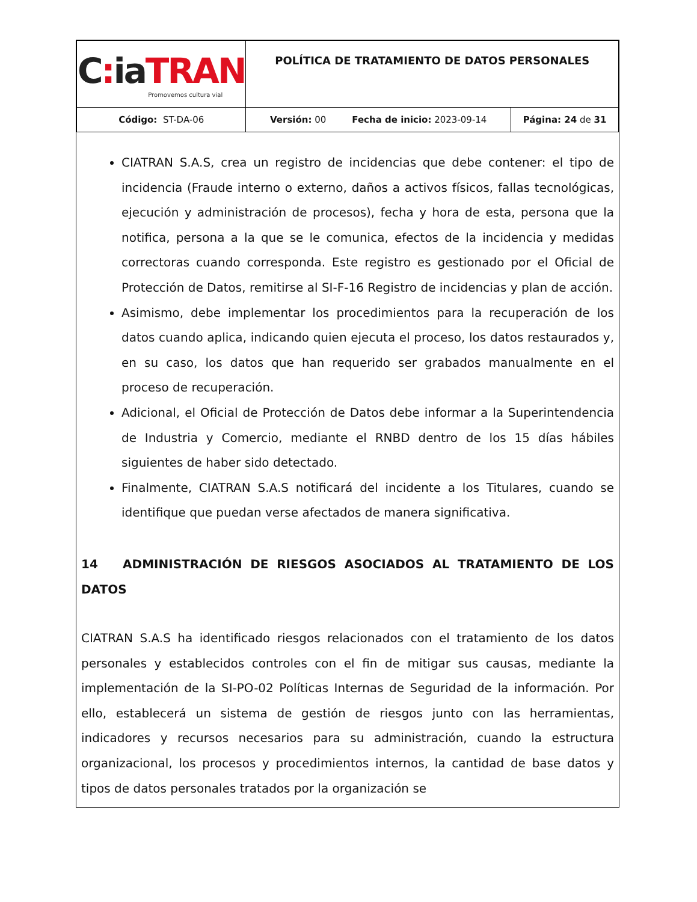| C : ia TRAN Promovemos cultura vial | POLÍTICA DE TRATAMIENTO DE DATOS PERSONALES | |
| Código: ST-DA-06 | Versión: 00 Fecha de inicio: 2023-09-14 | Página: 24 de 31 |
CIATRAN S.A.S, crea un registro de incidencias que debe contener: el tipo de incidencia (Fraude interno o externo, daños a activos físicos, fallas tecnológicas, ejecución y administración de procesos), fecha y hora de esta, persona que la notifica, persona a la que se le comunica, efectos de la incidencia y medidas correctoras cuando corresponda. Este registro es gestionado por el Oficial de Protección de Datos, remitirse al SI-F-16 Registro de incidencias y plan de acción.
Asimismo, debe implementar los procedimientos para la recuperación de los datos cuando aplica, indicando quien ejecuta el proceso, los datos restaurados y, en su caso, los datos que han requerido ser grabados manualmente en el proceso de recuperación.
Adicional, el Oficial de Protección de Datos debe informar a la Superintendencia de Industria y Comercio, mediante el RNBD dentro de los 15 días hábiles siguientes de haber sido detectado.
Finalmente, CIATRAN S.A.S notificará del incidente a los Titulares, cuando se identifique que puedan verse afectados de manera significativa.
14 ADMINISTRACIÓN DE RIESGOS ASOCIADOS AL TRATAMIENTO DE LOS DATOS
CIATRAN S.A.S ha identificado riesgos relacionados con el tratamiento de los datos personales y establecidos controles con el fin de mitigar sus causas, mediante la implementación de la SI-PO-02 Políticas Internas de Seguridad de la información. Por ello, establecerá un sistema de gestión de riesgos junto con las herramientas, indicadores y recursos necesarios para su administración, cuando la estructura organizacional, los procesos y procedimientos internos, la cantidad de base datos y tipos de datos personales tratados por la organización se